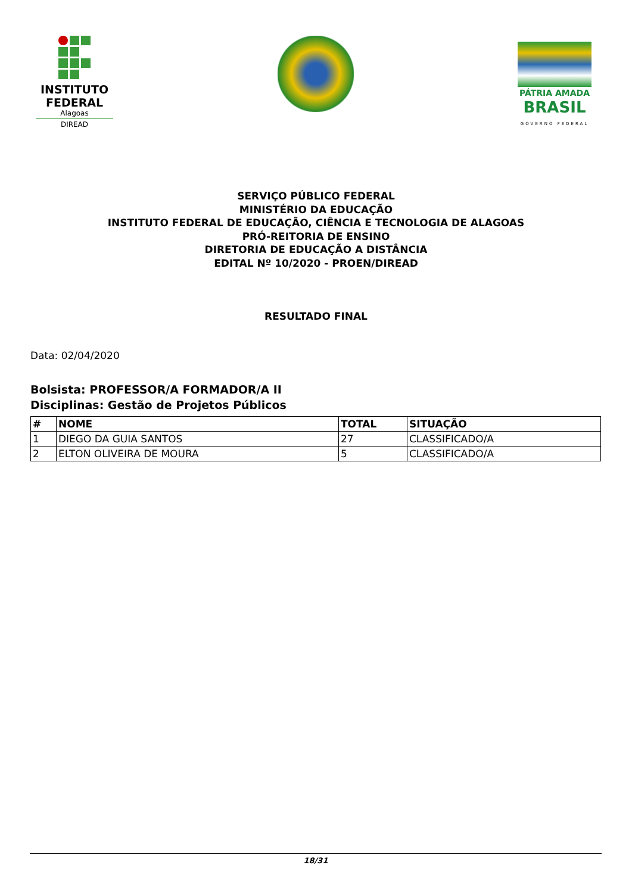INSTITUTO
FEDERAL
Alagoas
DIREAD
PÁTRIA AMADA
BRASIL
GOVERNO FEDERAL
SERVIÇO PÚBLICO FEDERAL
MINISTÉRIO DA EDUCAÇÃO
INSTITUTO FEDERAL DE EDUCAÇÃO, CIÊNCIA E TECNOLOGIA DE ALAGOAS
PRÓ-REITORIA DE ENSINO
DIRETORIA DE EDUCAÇÃO A DISTÂNCIA
EDITAL Nº 10/2020 - PROEN/DIREAD
RESULTADO FINAL
Data: 02/04/2020
Bolsista: PROFESSOR/A FORMADOR/A II
Disciplinas: Gestão de Projetos Públicos
| # | NOME | TOTAL | SITUAÇÃO |
| --- | --- | --- | --- |
| 1 | DIEGO DA GUIA SANTOS | 27 | CLASSIFICADO/A |
| 2 | ELTON OLIVEIRA DE MOURA | 5 | CLASSIFICADO/A |
18/31